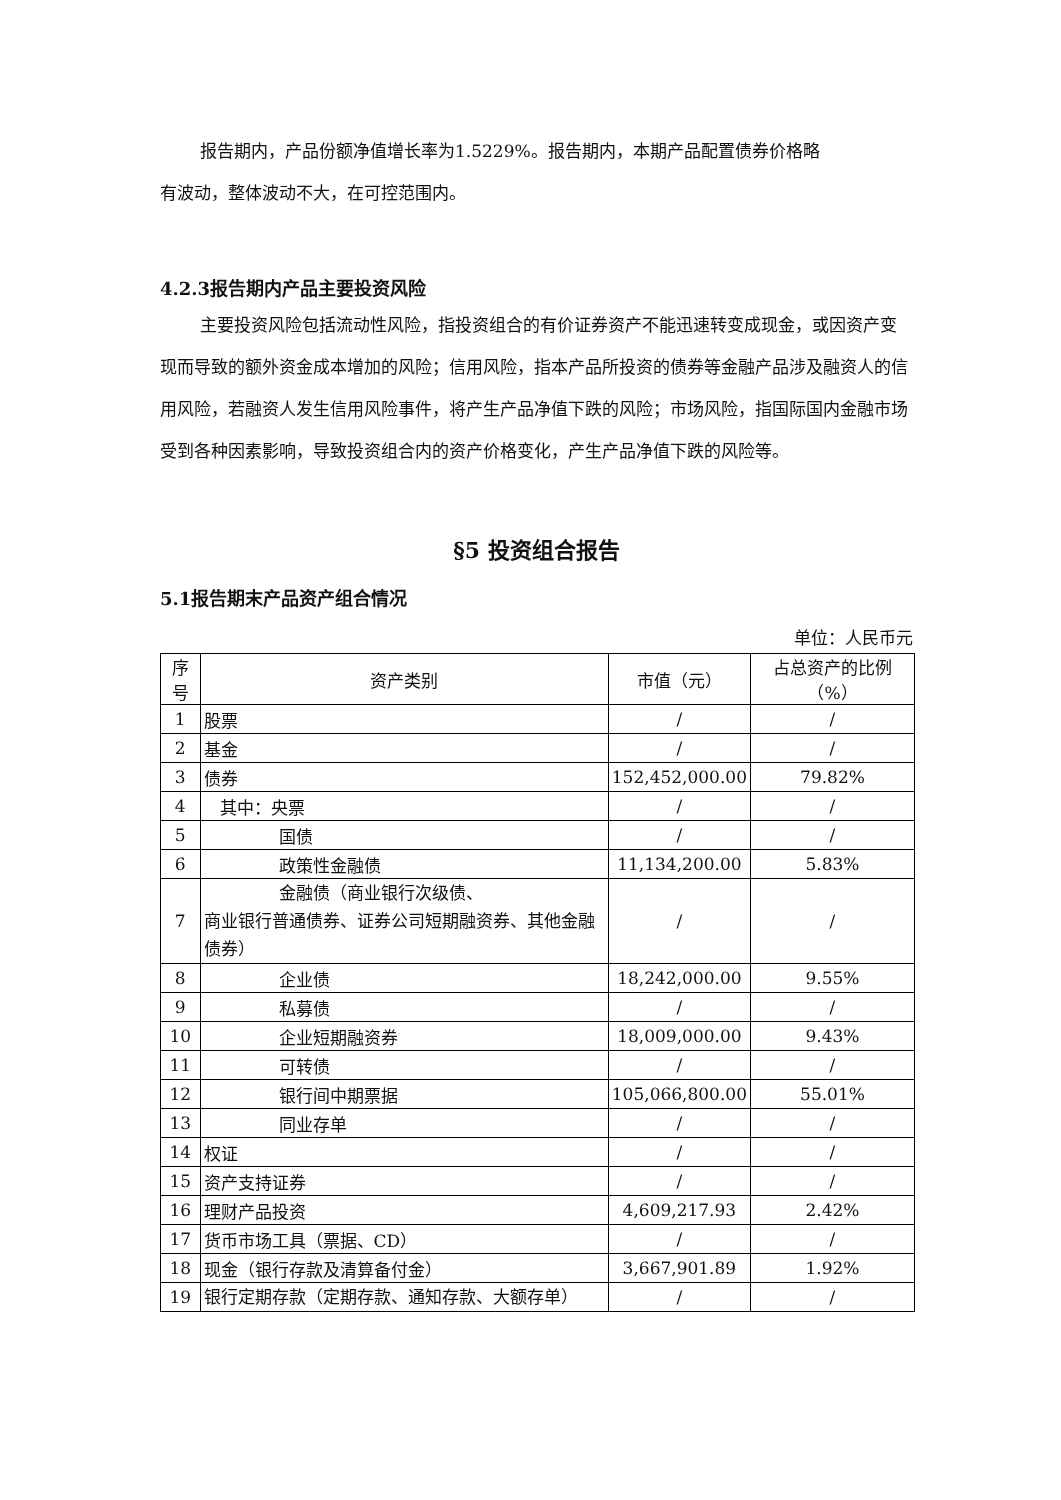报告期内，产品份额净值增长率为1.5229%。报告期内，本期产品配置债券价格略
有波动，整体波动不大，在可控范围内。
4.2.3报告期内产品主要投资风险
主要投资风险包括流动性风险，指投资组合的有价证券资产不能迅速转变成现金，或因资产变现而导致的额外资金成本增加的风险；信用风险，指本产品所投资的债券等金融产品涉及融资人的信用风险，若融资人发生信用风险事件，将产生产品净值下跌的风险；市场风险，指国际国内金融市场受到各种因素影响，导致投资组合内的资产价格变化，产生产品净值下跌的风险等。
§5 投资组合报告
5.1报告期末产品资产组合情况
单位：人民币元
| 序号 | 资产类别 | 市值（元） | 占总资产的比例（%） |
| 1 | 股票 | / | / |
| 2 | 基金 | / | / |
| 3 | 债券 | 152,452,000.00 | 79.82% |
| 4 | 其中：央票 | / | / |
| 5 | 国债 | / | / |
| 6 | 政策性金融债 | 11,134,200.00 | 5.83% |
| 7 | 金融债（商业银行次级债、 商业银行普通债券、证券公司短期融资券、其他金融债券） | / | / |
| 8 | 企业债 | 18,242,000.00 | 9.55% |
| 9 | 私募债 | / | / |
| 10 | 企业短期融资券 | 18,009,000.00 | 9.43% |
| 11 | 可转债 | / | / |
| 12 | 银行间中期票据 | 105,066,800.00 | 55.01% |
| 13 | 同业存单 | / | / |
| 14 | 权证 | / | / |
| 15 | 资产支持证券 | / | / |
| 16 | 理财产品投资 | 4,609,217.93 | 2.42% |
| 17 | 货币市场工具（票据、CD） | / | / |
| 18 | 现金（银行存款及清算备付金） | 3,667,901.89 | 1.92% |
| 19 | 银行定期存款（定期存款、通知存款、大额存单） | / | / |